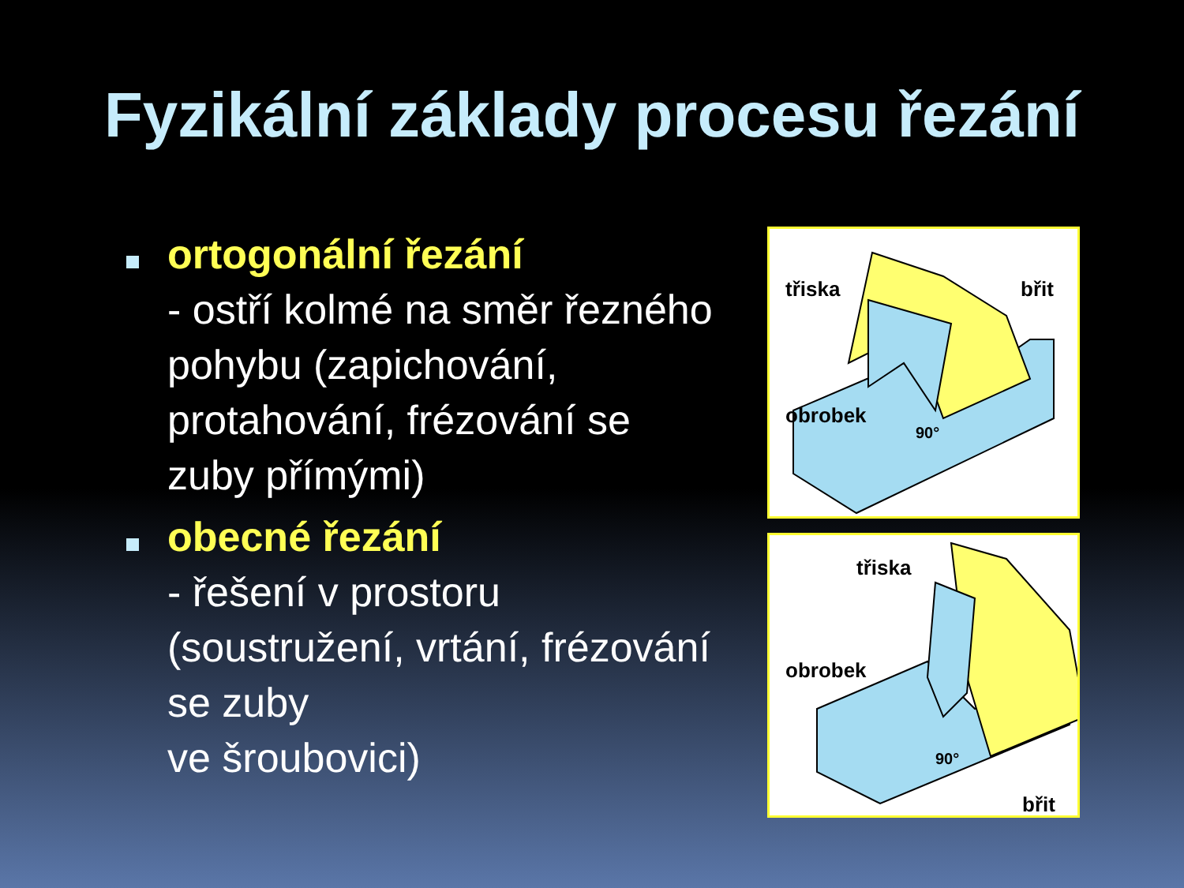Fyzikální základy procesu řezání
ortogonální řezání
- ostří kolmé na směr řezného pohybu (zapichování, protahování, frézování se zuby přímými)
obecné řezání
- řešení v prostoru (soustružení, vrtání, frézování se zuby
ve šroubovici)
třiska
obrobek
břit
90°
třiska
obrobek
břit
90°